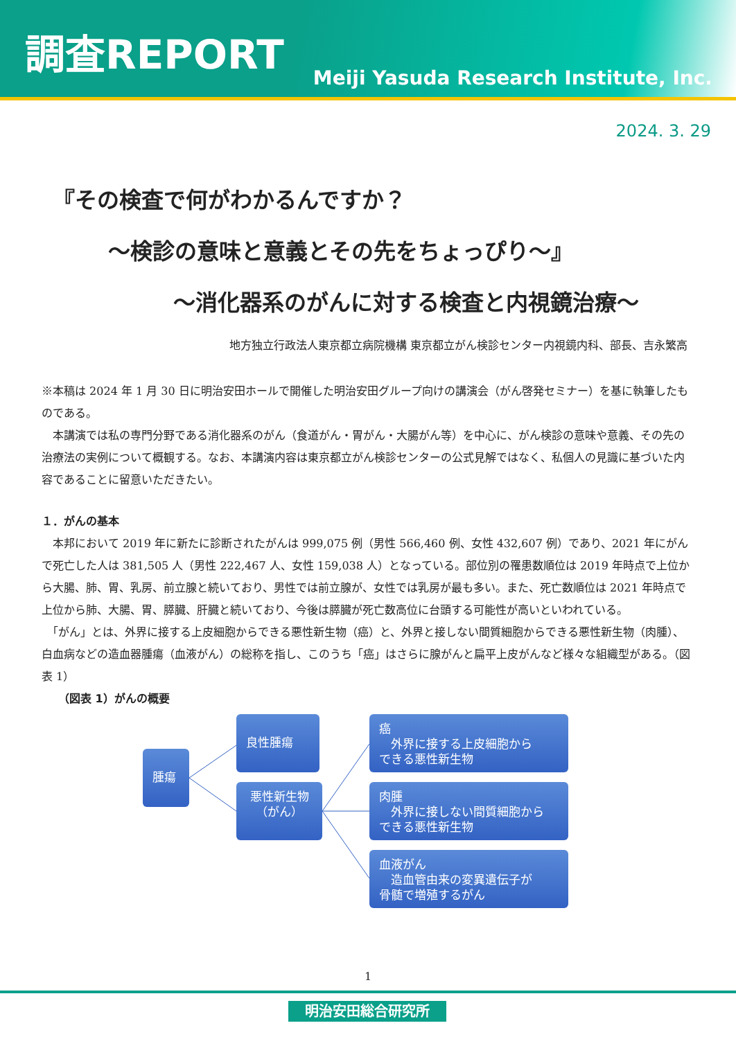調査REPORT
Meiji Yasuda Research Institute, Inc.
2024. 3. 29
『その検査で何がわかるんですか？
～検診の意味と意義とその先をちょっぴり～』
～消化器系のがんに対する検査と内視鏡治療～
地方独立行政法人東京都立病院機構 東京都立がん検診センター内視鏡内科、部長、吉永繁高
※本稿は 2024 年 1 月 30 日に明治安田ホールで開催した明治安田グループ向けの講演会（がん啓発セミナー）を基に執筆したものである。
　本講演では私の専門分野である消化器系のがん（食道がん・胃がん・大腸がん等）を中心に、がん検診の意味や意義、その先の治療法の実例について概観する。なお、本講演内容は東京都立がん検診センターの公式見解ではなく、私個人の見識に基づいた内容であることに留意いただきたい。
１．がんの基本
　本邦において 2019 年に新たに診断されたがんは 999,075 例（男性 566,460 例、女性 432,607 例）であり、2021 年にがんで死亡した人は 381,505 人（男性 222,467 人、女性 159,038 人）となっている。部位別の罹患数順位は 2019 年時点で上位から大腸、肺、胃、乳房、前立腺と続いており、男性では前立腺が、女性では乳房が最も多い。また、死亡数順位は 2021 年時点で上位から肺、大腸、胃、膵臓、肝臓と続いており、今後は膵臓が死亡数高位に台頭する可能性が高いといわれている。
　「がん」とは、外界に接する上皮細胞からできる悪性新生物（癌）と、外界と接しない間質細胞からできる悪性新生物（肉腫）、白血病などの造血器腫瘍（血液がん）の総称を指し、このうち「癌」はさらに腺がんと扁平上皮がんなど様々な組織型がある。（図表 1）
（図表 1）がんの概要
腫瘍
良性腫瘍
悪性新生物
（がん）
癌
　外界に接する上皮細胞から
できる悪性新生物
肉腫
　外界に接しない間質細胞から
できる悪性新生物
血液がん
　造血管由来の変異遺伝子が
骨髄で増殖するがん
1
明治安田総合研究所